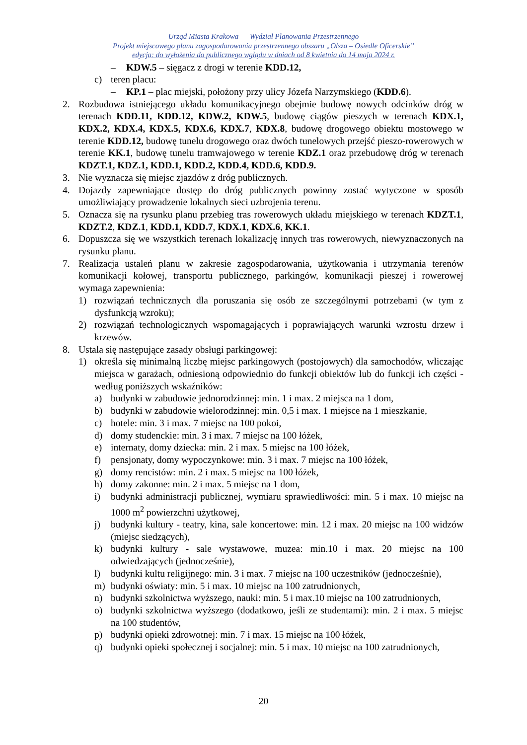Urząd Miasta Krakowa – Wydział Planowania Przestrzennego
Projekt miejscowego planu zagospodarowania przestrzennego obszaru „Olsza – Osiedle Oficerskie”
edycja: do wyłożenia do publicznego wglądu w dniach od 8 kwietnia do 14 maja 2024 r.
– KDW.5 – sięgacz z drogi w terenie KDD.12,
c) teren placu:
– KP.1 – plac miejski, położony przy ulicy Józefa Narzymskiego (KDD.6).
2. Rozbudowa istniejącego układu komunikacyjnego obejmie budowę nowych odcinków dróg w terenach KDD.11, KDD.12, KDW.2, KDW.5, budowę ciągów pieszych w terenach KDX.1, KDX.2, KDX.4, KDX.5, KDX.6, KDX.7, KDX.8, budowę drogowego obiektu mostowego w terenie KDD.12, budowę tunelu drogowego oraz dwóch tunelowych przejść pieszo-rowerowych w terenie KK.1, budowę tunelu tramwajowego w terenie KDZ.1 oraz przebudowę dróg w terenach KDZT.1, KDZ.1, KDD.1, KDD.2, KDD.4, KDD.6, KDD.9.
3. Nie wyznacza się miejsc zjazdów z dróg publicznych.
4. Dojazdy zapewniające dostęp do dróg publicznych powinny zostać wytyczone w sposób umożliwiający prowadzenie lokalnych sieci uzbrojenia terenu.
5. Oznacza się na rysunku planu przebieg tras rowerowych układu miejskiego w terenach KDZT.1, KDZT.2, KDZ.1, KDD.1, KDD.7, KDX.1, KDX.6, KK.1.
6. Dopuszcza się we wszystkich terenach lokalizację innych tras rowerowych, niewyznaczonych na rysunku planu.
7. Realizacja ustaleń planu w zakresie zagospodarowania, użytkowania i utrzymania terenów komunikacji kołowej, transportu publicznego, parkingów, komunikacji pieszej i rowerowej wymaga zapewnienia:
1) rozwiązań technicznych dla poruszania się osób ze szczególnymi potrzebami (w tym z dysfunkcją wzroku);
2) rozwiązań technologicznych wspomagających i poprawiających warunki wzrostu drzew i krzewów.
8. Ustala się następujące zasady obsługi parkingowej:
1) określa się minimalną liczbę miejsc parkingowych (postojowych) dla samochodów, wliczając miejsca w garażach, odniesioną odpowiednio do funkcji obiektów lub do funkcji ich części - według poniższych wskaźników:
a) budynki w zabudowie jednorodzinnej: min. 1 i max. 2 miejsca na 1 dom,
b) budynki w zabudowie wielorodzinnej: min. 0,5 i max. 1 miejsce na 1 mieszkanie,
c) hotele: min. 3 i max. 7 miejsc na 100 pokoi,
d) domy studenckie: min. 3 i max. 7 miejsc na 100 łóżek,
e) internaty, domy dziecka: min. 2 i max. 5 miejsc na 100 łóżek,
f) pensjonaty, domy wypoczynkowe: min. 3 i max. 7 miejsc na 100 łóżek,
g) domy rencistów: min. 2 i max. 5 miejsc na 100 łóżek,
h) domy zakonne: min. 2 i max. 5 miejsc na 1 dom,
i) budynki administracji publicznej, wymiaru sprawiedliwości: min. 5 i max. 10 miejsc na 1000 m<sup>2</sup> powierzchni użytkowej,
j) budynki kultury - teatry, kina, sale koncertowe: min. 12 i max. 20 miejsc na 100 widzów (miejsc siedzących),
k) budynki kultury - sale wystawowe, muzea: min.10 i max. 20 miejsc na 100 odwiedzających (jednocześnie),
l) budynki kultu religijnego: min. 3 i max. 7 miejsc na 100 uczestników (jednocześnie),
m) budynki oświaty: min. 5 i max. 10 miejsc na 100 zatrudnionych,
n) budynki szkolnictwa wyższego, nauki: min. 5 i max.10 miejsc na 100 zatrudnionych,
o) budynki szkolnictwa wyższego (dodatkowo, jeśli ze studentami): min. 2 i max. 5 miejsc na 100 studentów,
p) budynki opieki zdrowotnej: min. 7 i max. 15 miejsc na 100 łóżek,
q) budynki opieki społecznej i socjalnej: min. 5 i max. 10 miejsc na 100 zatrudnionych,
20